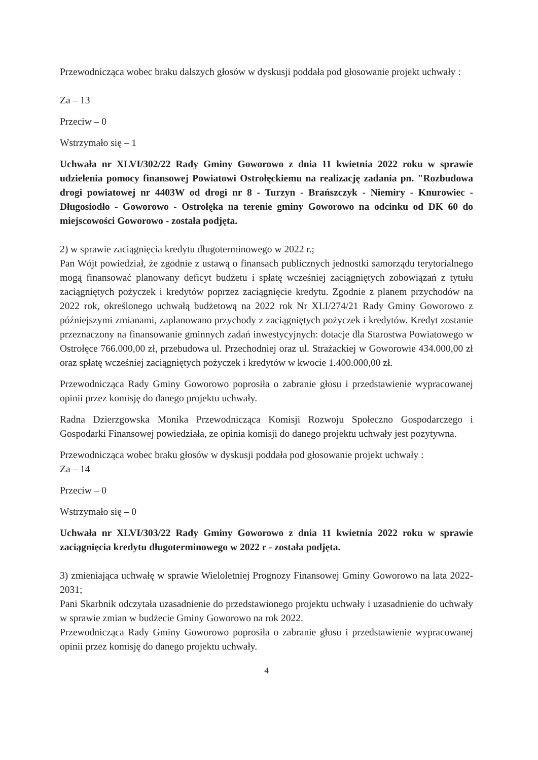Przewodnicząca wobec braku dalszych głosów w dyskusji poddała pod głosowanie projekt uchwały :
Za – 13
Przeciw – 0
Wstrzymało się – 1
Uchwała nr XLVI/302/22 Rady Gminy Goworowo z dnia 11 kwietnia 2022 roku w sprawie udzielenia pomocy finansowej Powiatowi Ostrołęckiemu na realizację zadania pn. "Rozbudowa drogi powiatowej nr 4403W od drogi nr 8 - Turzyn - Brańszczyk - Niemiry - Knurowiec - Długosiodło - Goworowo - Ostrołęka na terenie gminy Goworowo na odcinku od DK 60 do miejscowości Goworowo - została podjęta.
2) w sprawie zaciągnięcia kredytu długoterminowego w 2022 r.;
Pan Wójt powiedział, że zgodnie z ustawą o finansach publicznych jednostki samorządu terytorialnego mogą finansować planowany deficyt budżetu i spłatę wcześniej zaciągniętych zobowiązań z tytułu zaciągniętych pożyczek i kredytów poprzez zaciągnięcie kredytu. Zgodnie z planem przychodów na 2022 rok, określonego uchwałą budżetową na 2022 rok Nr XLI/274/21 Rady Gminy Goworowo z późniejszymi zmianami, zaplanowano przychody z zaciągniętych pożyczek i kredytów. Kredyt zostanie przeznaczony na finansowanie gminnych zadań inwestycyjnych: dotacje dla Starostwa Powiatowego w Ostrołęce 766.000,00 zł, przebudowa ul. Przechodniej oraz ul. Strażackiej w Goworowie 434.000,00 zł oraz spłatę wcześniej zaciągniętych pożyczek i kredytów w kwocie 1.400.000,00 zł.
Przewodnicząca Rady Gminy Goworowo poprosiła o zabranie głosu i przedstawienie wypracowanej opinii przez komisję do danego projektu uchwały.
Radna Dzierzgowska Monika Przewodnicząca Komisji Rozwoju Społeczno Gospodarczego i Gospodarki Finansowej powiedziała, ze opinia komisji do danego projektu uchwały jest pozytywna.
Przewodnicząca wobec braku głosów w dyskusji poddała pod głosowanie projekt uchwały :
Za – 14
Przeciw – 0
Wstrzymało się – 0
Uchwała nr XLVI/303/22 Rady Gminy Goworowo z dnia 11 kwietnia 2022 roku w sprawie zaciągnięcia kredytu długoterminowego w 2022 r - została podjęta.
3) zmieniająca uchwałę w sprawie Wieloletniej Prognozy Finansowej Gminy Goworowo na lata 2022-2031;
Pani Skarbnik odczytała uzasadnienie do przedstawionego projektu uchwały i uzasadnienie do uchwały w sprawie zmian w budżecie Gminy Goworowo na rok 2022.
Przewodnicząca Rady Gminy Goworowo poprosiła o zabranie głosu i przedstawienie wypracowanej opinii przez komisję do danego projektu uchwały.
4